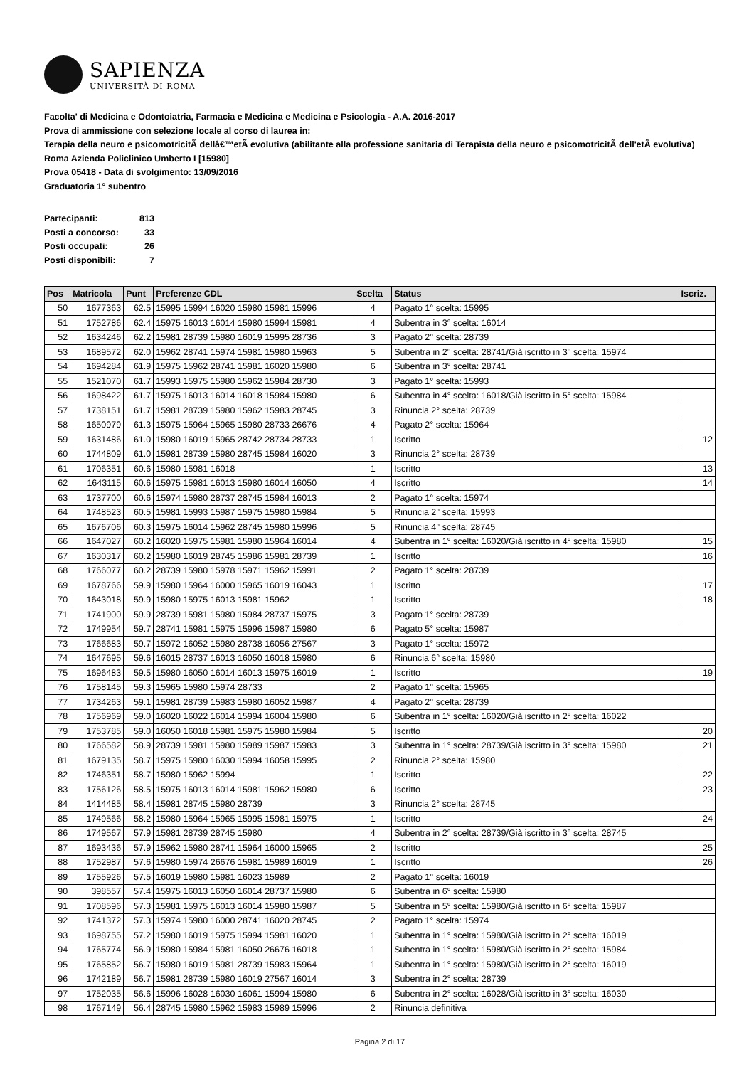SAPIENZA
UNIVERSITÀ DI ROMA
Facolta' di Medicina e Odontoiatria, Farmacia e Medicina e Medicina e Psicologia - A.A. 2016-2017
Prova di ammissione con selezione locale al corso di laurea in:
Terapia della neuro e psicomotricitÃ dellâ€™etÃ evolutiva (abilitante alla professione sanitaria di Terapista della neuro e psicomotricitÃ dell'etÃ evolutiva) Roma Azienda Policlinico Umberto I [15980]
Prova 05418 - Data di svolgimento: 13/09/2016
Graduatoria 1° subentro
| Partecipanti: | 813 |
| Posti a concorso: | 33 |
| Posti occupati: | 26 |
| Posti disponibili: | 7 |
| Pos | Matricola | Punt | Preferenze CDL | Scelta | Status | Iscriz. |
| --- | --- | --- | --- | --- | --- | --- |
| 50 | 1677363 | 62.5 | 15995 15994 16020 15980 15981 15996 | 4 | Pagato 1° scelta: 15995 | |
| 51 | 1752786 | 62.4 | 15975 16013 16014 15980 15994 15981 | 4 | Subentra in 3° scelta: 16014 | |
| 52 | 1634246 | 62.2 | 15981 28739 15980 16019 15995 28736 | 3 | Pagato 2° scelta: 28739 | |
| 53 | 1689572 | 62.0 | 15962 28741 15974 15981 15980 15963 | 5 | Subentra in 2° scelta: 28741/Già iscritto in 3° scelta: 15974 | |
| 54 | 1694284 | 61.9 | 15975 15962 28741 15981 16020 15980 | 6 | Subentra in 3° scelta: 28741 | |
| 55 | 1521070 | 61.7 | 15993 15975 15980 15962 15984 28730 | 3 | Pagato 1° scelta: 15993 | |
| 56 | 1698422 | 61.7 | 15975 16013 16014 16018 15984 15980 | 6 | Subentra in 4° scelta: 16018/Già iscritto in 5° scelta: 15984 | |
| 57 | 1738151 | 61.7 | 15981 28739 15980 15962 15983 28745 | 3 | Rinuncia 2° scelta: 28739 | |
| 58 | 1650979 | 61.3 | 15975 15964 15965 15980 28733 26676 | 4 | Pagato 2° scelta: 15964 | |
| 59 | 1631486 | 61.0 | 15980 16019 15965 28742 28734 28733 | 1 | Iscritto | 12 |
| 60 | 1744809 | 61.0 | 15981 28739 15980 28745 15984 16020 | 3 | Rinuncia 2° scelta: 28739 | |
| 61 | 1706351 | 60.6 | 15980 15981 16018 | 1 | Iscritto | 13 |
| 62 | 1643115 | 60.6 | 15975 15981 16013 15980 16014 16050 | 4 | Iscritto | 14 |
| 63 | 1737700 | 60.6 | 15974 15980 28737 28745 15984 16013 | 2 | Pagato 1° scelta: 15974 | |
| 64 | 1748523 | 60.5 | 15981 15993 15987 15975 15980 15984 | 5 | Rinuncia 2° scelta: 15993 | |
| 65 | 1676706 | 60.3 | 15975 16014 15962 28745 15980 15996 | 5 | Rinuncia 4° scelta: 28745 | |
| 66 | 1647027 | 60.2 | 16020 15975 15981 15980 15964 16014 | 4 | Subentra in 1° scelta: 16020/Già iscritto in 4° scelta: 15980 | 15 |
| 67 | 1630317 | 60.2 | 15980 16019 28745 15986 15981 28739 | 1 | Iscritto | 16 |
| 68 | 1766077 | 60.2 | 28739 15980 15978 15971 15962 15991 | 2 | Pagato 1° scelta: 28739 | |
| 69 | 1678766 | 59.9 | 15980 15964 16000 15965 16019 16043 | 1 | Iscritto | 17 |
| 70 | 1643018 | 59.9 | 15980 15975 16013 15981 15962 | 1 | Iscritto | 18 |
| 71 | 1741900 | 59.9 | 28739 15981 15980 15984 28737 15975 | 3 | Pagato 1° scelta: 28739 | |
| 72 | 1749954 | 59.7 | 28741 15981 15975 15996 15987 15980 | 6 | Pagato 5° scelta: 15987 | |
| 73 | 1766683 | 59.7 | 15972 16052 15980 28738 16056 27567 | 3 | Pagato 1° scelta: 15972 | |
| 74 | 1647695 | 59.6 | 16015 28737 16013 16050 16018 15980 | 6 | Rinuncia 6° scelta: 15980 | |
| 75 | 1696483 | 59.5 | 15980 16050 16014 16013 15975 16019 | 1 | Iscritto | 19 |
| 76 | 1758145 | 59.3 | 15965 15980 15974 28733 | 2 | Pagato 1° scelta: 15965 | |
| 77 | 1734263 | 59.1 | 15981 28739 15983 15980 16052 15987 | 4 | Pagato 2° scelta: 28739 | |
| 78 | 1756969 | 59.0 | 16020 16022 16014 15994 16004 15980 | 6 | Subentra in 1° scelta: 16020/Già iscritto in 2° scelta: 16022 | |
| 79 | 1753785 | 59.0 | 16050 16018 15981 15975 15980 15984 | 5 | Iscritto | 20 |
| 80 | 1766582 | 58.9 | 28739 15981 15980 15989 15987 15983 | 3 | Subentra in 1° scelta: 28739/Già iscritto in 3° scelta: 15980 | 21 |
| 81 | 1679135 | 58.7 | 15975 15980 16030 15994 16058 15995 | 2 | Rinuncia 2° scelta: 15980 | |
| 82 | 1746351 | 58.7 | 15980 15962 15994 | 1 | Iscritto | 22 |
| 83 | 1756126 | 58.5 | 15975 16013 16014 15981 15962 15980 | 6 | Iscritto | 23 |
| 84 | 1414485 | 58.4 | 15981 28745 15980 28739 | 3 | Rinuncia 2° scelta: 28745 | |
| 85 | 1749566 | 58.2 | 15980 15964 15965 15995 15981 15975 | 1 | Iscritto | 24 |
| 86 | 1749567 | 57.9 | 15981 28739 28745 15980 | 4 | Subentra in 2° scelta: 28739/Già iscritto in 3° scelta: 28745 | |
| 87 | 1693436 | 57.9 | 15962 15980 28741 15964 16000 15965 | 2 | Iscritto | 25 |
| 88 | 1752987 | 57.6 | 15980 15974 26676 15981 15989 16019 | 1 | Iscritto | 26 |
| 89 | 1755926 | 57.5 | 16019 15980 15981 16023 15989 | 2 | Pagato 1° scelta: 16019 | |
| 90 | 398557 | 57.4 | 15975 16013 16050 16014 28737 15980 | 6 | Subentra in 6° scelta: 15980 | |
| 91 | 1708596 | 57.3 | 15981 15975 16013 16014 15980 15987 | 5 | Subentra in 5° scelta: 15980/Già iscritto in 6° scelta: 15987 | |
| 92 | 1741372 | 57.3 | 15974 15980 16000 28741 16020 28745 | 2 | Pagato 1° scelta: 15974 | |
| 93 | 1698755 | 57.2 | 15980 16019 15975 15994 15981 16020 | 1 | Subentra in 1° scelta: 15980/Già iscritto in 2° scelta: 16019 | |
| 94 | 1765774 | 56.9 | 15980 15984 15981 16050 26676 16018 | 1 | Subentra in 1° scelta: 15980/Già iscritto in 2° scelta: 15984 | |
| 95 | 1765852 | 56.7 | 15980 16019 15981 28739 15983 15964 | 1 | Subentra in 1° scelta: 15980/Già iscritto in 2° scelta: 16019 | |
| 96 | 1742189 | 56.7 | 15981 28739 15980 16019 27567 16014 | 3 | Subentra in 2° scelta: 28739 | |
| 97 | 1752035 | 56.6 | 15996 16028 16030 16061 15994 15980 | 6 | Subentra in 2° scelta: 16028/Già iscritto in 3° scelta: 16030 | |
| 98 | 1767149 | 56.4 | 28745 15980 15962 15983 15989 15996 | 2 | Rinuncia definitiva | |
Pagina 2 di 17